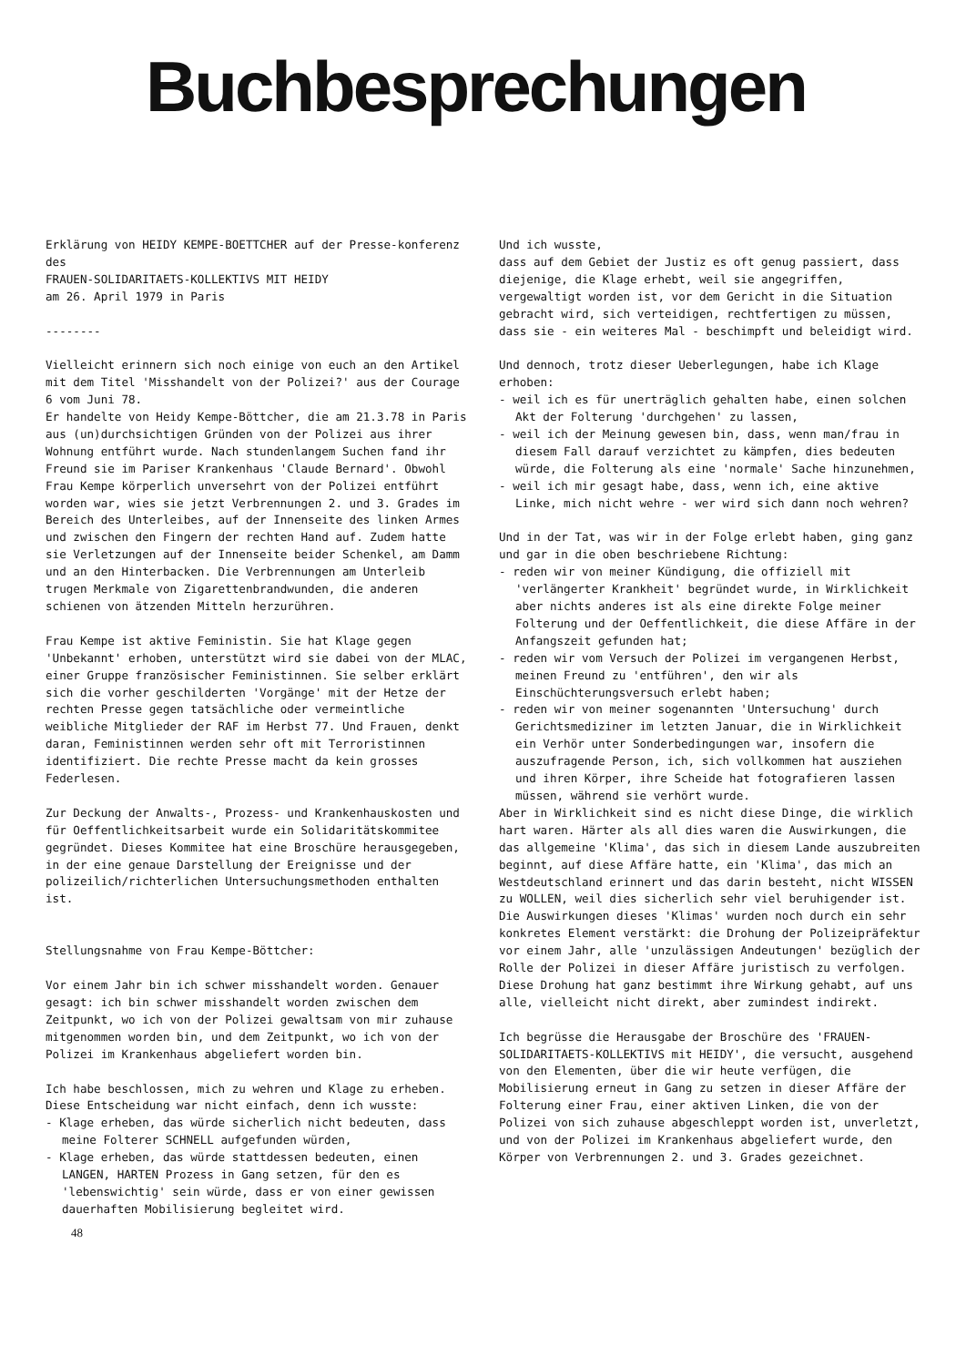Buchbesprechungen
Erklärung von HEIDY KEMPE-BOETTCHER auf der Presse-konferenz des
FRAUEN-SOLIDARITAETS-KOLLEKTIVS MIT HEIDY
am 26. April 1979 in Paris
--------
Vielleicht erinnern sich noch einige von euch an den Artikel mit dem Titel 'Misshandelt von der Polizei?' aus der Courage 6 vom Juni 78.
Er handelte von Heidy Kempe-Böttcher, die am 21.3.78 in Paris aus (un)durchsichtigen Gründen von der Polizei aus ihrer Wohnung entführt wurde. Nach stundenlangem Suchen fand ihr Freund sie im Pariser Krankenhaus 'Claude Bernard'. Obwohl Frau Kempe körperlich unversehrt von der Polizei entführt worden war, wies sie jetzt Verbrennungen 2. und 3. Grades im Bereich des Unterleibes, auf der Innenseite des linken Armes und zwischen den Fingern der rechten Hand auf. Zudem hatte sie Verletzungen auf der Innenseite beider Schenkel, am Damm und an den Hinterbacken. Die Verbrennungen am Unterleib trugen Merkmale von Zigarettenbrandwunden, die anderen schienen von ätzenden Mitteln herzurühren.
Frau Kempe ist aktive Feministin. Sie hat Klage gegen 'Unbekannt' erhoben, unterstützt wird sie dabei von der MLAC, einer Gruppe französischer Feministinnen. Sie selber erklärt sich die vorher geschilderten 'Vorgänge' mit der Hetze der rechten Presse gegen tatsächliche oder vermeintliche weibliche Mitglieder der RAF im Herbst 77. Und Frauen, denkt daran, Feministinnen werden sehr oft mit Terroristinnen identifiziert. Die rechte Presse macht da kein grosses Federlesen.
Zur Deckung der Anwalts-, Prozess- und Krankenhauskosten und für Oeffentlichkeitsarbeit wurde ein Solidaritätskommitee gegründet. Dieses Kommitee hat eine Broschüre herausgegeben, in der eine genaue Darstellung der Ereignisse und der polizeilich/richterlichen Untersuchungsmethoden enthalten ist.
Stellungsnahme von Frau Kempe-Böttcher:
Vor einem Jahr bin ich schwer misshandelt worden. Genauer gesagt: ich bin schwer misshandelt worden zwischen dem Zeitpunkt, wo ich von der Polizei gewaltsam von mir zuhause mitgenommen worden bin, und dem Zeitpunkt, wo ich von der Polizei im Krankenhaus abgeliefert worden bin.
Ich habe beschlossen, mich zu wehren und Klage zu erheben. Diese Entscheidung war nicht einfach, denn ich wusste:
- Klage erheben, das würde sicherlich nicht bedeuten, dass meine Folterer SCHNELL aufgefunden würden,
- Klage erheben, das würde stattdessen bedeuten, einen LANGEN, HARTEN Prozess in Gang setzen, für den es 'lebenswichtig' sein würde, dass er von einer gewissen dauerhaften Mobilisierung begleitet wird.
Und ich wusste,
dass auf dem Gebiet der Justiz es oft genug passiert, dass diejenige, die Klage erhebt, weil sie angegriffen, vergewaltigt worden ist, vor dem Gericht in die Situation gebracht wird, sich verteidigen, rechtfertigen zu müssen, dass sie - ein weiteres Mal - beschimpft und beleidigt wird.
Und dennoch, trotz dieser Ueberlegungen, habe ich Klage erhoben:
- weil ich es für unerträglich gehalten habe, einen solchen Akt der Folterung 'durchgehen' zu lassen,
- weil ich der Meinung gewesen bin, dass, wenn man/frau in diesem Fall darauf verzichtet zu kämpfen, dies bedeuten würde, die Folterung als eine 'normale' Sache hinzunehmen,
- weil ich mir gesagt habe, dass, wenn ich, eine aktive Linke, mich nicht wehre - wer wird sich dann noch wehren?
Und in der Tat, was wir in der Folge erlebt haben, ging ganz und gar in die oben beschriebene Richtung:
- reden wir von meiner Kündigung, die offiziell mit 'verlängerter Krankheit' begründet wurde, in Wirklichkeit aber nichts anderes ist als eine direkte Folge meiner Folterung und der Oeffentlichkeit, die diese Affäre in der Anfangszeit gefunden hat;
- reden wir vom Versuch der Polizei im vergangenen Herbst, meinen Freund zu 'entführen', den wir als Einschüchterungsversuch erlebt haben;
- reden wir von meiner sogenannten 'Untersuchung' durch Gerichtsmediziner im letzten Januar, die in Wirklichkeit ein Verhör unter Sonderbedingungen war, insofern die auszufragende Person, ich, sich vollkommen hat ausziehen und ihren Körper, ihre Scheide hat fotografieren lassen müssen, während sie verhört wurde.
Aber in Wirklichkeit sind es nicht diese Dinge, die wirklich hart waren. Härter als all dies waren die Auswirkungen, die das allgemeine 'Klima', das sich in diesem Lande auszubreiten beginnt, auf diese Affäre hatte, ein 'Klima', das mich an Westdeutschland erinnert und das darin besteht, nicht WISSEN zu WOLLEN, weil dies sicherlich sehr viel beruhigender ist. Die Auswirkungen dieses 'Klimas' wurden noch durch ein sehr konkretes Element verstärkt: die Drohung der Polizeipräfektur vor einem Jahr, alle 'unzulässigen Andeutungen' bezüglich der Rolle der Polizei in dieser Affäre juristisch zu verfolgen. Diese Drohung hat ganz bestimmt ihre Wirkung gehabt, auf uns alle, vielleicht nicht direkt, aber zumindest indirekt.
Ich begrüsse die Herausgabe der Broschüre des 'FRAUEN-SOLIDARITAETS-KOLLEKTIVS mit HEIDY', die versucht, ausgehend von den Elementen, über die wir heute verfügen, die Mobilisierung erneut in Gang zu setzen in dieser Affäre der Folterung einer Frau, einer aktiven Linken, die von der Polizei von sich zuhause abgeschleppt worden ist, unverletzt, und von der Polizei im Krankenhaus abgeliefert wurde, den Körper von Verbrennungen 2. und 3. Grades gezeichnet.
48